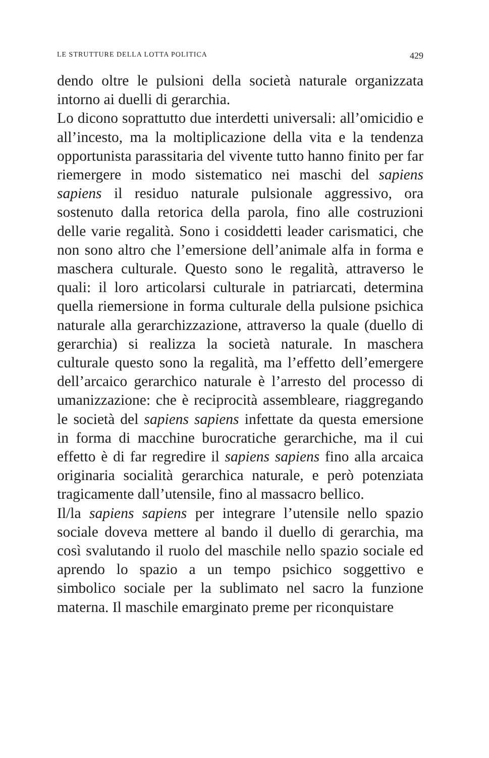LE STRUTTURE DELLA LOTTA POLITICA 429
dendo oltre le pulsioni della società naturale organizzata intorno ai duelli di gerarchia.
Lo dicono soprattutto due interdetti universali: all’omicidio e all’incesto, ma la moltiplicazione della vita e la tendenza opportunista parassitaria del vivente tutto hanno finito per far riemergere in modo sistematico nei maschi del sapiens sapiens il residuo naturale pulsionale aggressivo, ora sostenuto dalla retorica della parola, fino alle costruzioni delle varie regalità. Sono i cosiddetti leader carismatici, che non sono altro che l’emersione dell’animale alfa in forma e maschera culturale. Questo sono le regalità, attraverso le quali: il loro articolarsi culturale in patriarcati, determina quella riemersione in forma culturale della pulsione psichica naturale alla gerarchizzazione, attraverso la quale (duello di gerarchia) si realizza la società naturale. In maschera culturale questo sono la regalità, ma l’effetto dell’emergere dell’arcaico gerarchico naturale è l’arresto del processo di umanizzazione: che è reciprocità assembleare, riaggregando le società del sapiens sapiens infettate da questa emersione in forma di macchine burocratiche gerarchiche, ma il cui effetto è di far regredire il sapiens sapiens fino alla arcaica originaria socialità gerarchica naturale, e però potenziata tragicamente dall’utensile, fino al massacro bellico.
Il/la sapiens sapiens per integrare l’utensile nello spazio sociale doveva mettere al bando il duello di gerarchia, ma così svalutando il ruolo del maschile nello spazio sociale ed aprendo lo spazio a un tempo psichico soggettivo e simbolico sociale per la sublimato nel sacro la funzione materna. Il maschile emarginato preme per riconquistare